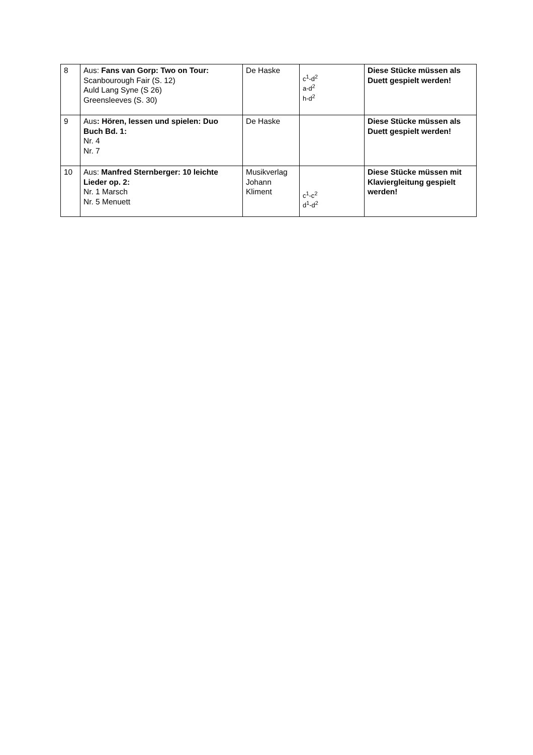| 8 | Aus: Fans van Gorp: Two on Tour: Scanbourough Fair (S. 12) Auld Lang Syne (S 26) Greensleeves (S. 30) | De Haske | c<sup>1</sup>-d<sup>2</sup> a-d<sup>2</sup> h-d<sup>2</sup> | Diese Stücke müssen als Duett gespielt werden! |
| 9 | Aus : Hören, lessen und spielen: Duo Buch Bd. 1: Nr. 4 Nr. 7 | De Haske | | Diese Stücke müssen als Duett gespielt werden! |
| 10 | Aus: Manfred Sternberger: 10 leichte Lieder op. 2: Nr. 1 Marsch Nr. 5 Menuett | Musikverlag Johann Kliment | c<sup>1</sup>-c<sup>2</sup> d<sup>1</sup>-d<sup>2</sup> | Diese Stücke müssen mit Klaviergleitung gespielt werden! |